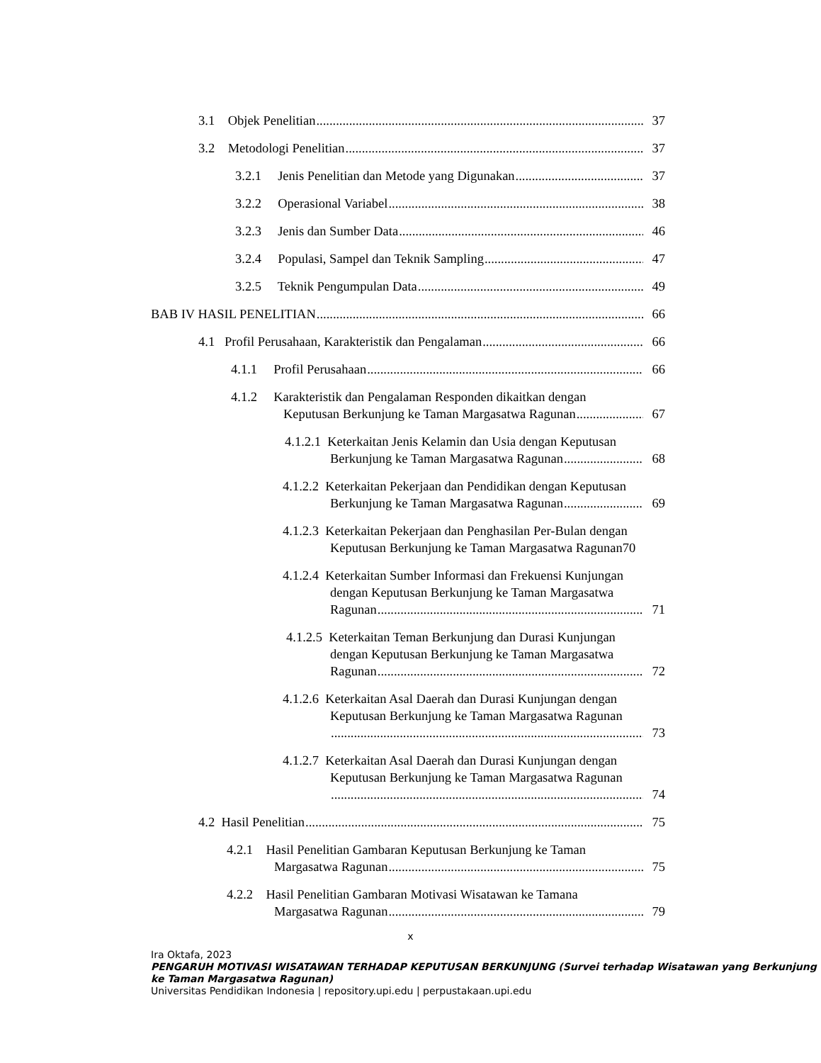3.1 Objek Penelitian 37
3.2 Metodologi Penelitian 37
3.2.1 Jenis Penelitian dan Metode yang Digunakan 37
3.2.2 Operasional Variabel 38
3.2.3 Jenis dan Sumber Data 46
3.2.4 Populasi, Sampel dan Teknik Sampling 47
3.2.5 Teknik Pengumpulan Data 49
BAB IV HASIL PENELITIAN 66
4.1 Profil Perusahaan, Karakteristik dan Pengalaman 66
4.1.1 Profil Perusahaan 66
4.1.2 Karakteristik dan Pengalaman Responden dikaitkan dengan
Keputusan Berkunjung ke Taman Margasatwa Ragunan 67
4.1.2.1 Keterkaitan Jenis Kelamin dan Usia dengan Keputusan
Berkunjung ke Taman Margasatwa Ragunan 68
4.1.2.2 Keterkaitan Pekerjaan dan Pendidikan dengan Keputusan
Berkunjung ke Taman Margasatwa Ragunan 69
4.1.2.3 Keterkaitan Pekerjaan dan Penghasilan Per-Bulan dengan
Keputusan Berkunjung ke Taman Margasatwa Ragunan70
4.1.2.4 Keterkaitan Sumber Informasi dan Frekuensi Kunjungan
dengan Keputusan Berkunjung ke Taman Margasatwa
Ragunan 71
4.1.2.5 Keterkaitan Teman Berkunjung dan Durasi Kunjungan
dengan Keputusan Berkunjung ke Taman Margasatwa
Ragunan 72
4.1.2.6 Keterkaitan Asal Daerah dan Durasi Kunjungan dengan
Keputusan Berkunjung ke Taman Margasatwa Ragunan
73
4.1.2.7 Keterkaitan Asal Daerah dan Durasi Kunjungan dengan
Keputusan Berkunjung ke Taman Margasatwa Ragunan
74
4.2 Hasil Penelitian 75
4.2.1 Hasil Penelitian Gambaran Keputusan Berkunjung ke Taman
Margasatwa Ragunan 75
4.2.2 Hasil Penelitian Gambaran Motivasi Wisatawan ke Tamana
Margasatwa Ragunan 79
x
Ira Oktafa, 2023
PENGARUH MOTIVASI WISATAWAN TERHADAP KEPUTUSAN BERKUNJUNG (Survei terhadap Wisatawan yang Berkunjung ke Taman Margasatwa Ragunan)
Universitas Pendidikan Indonesia | repository.upi.edu | perpustakaan.upi.edu